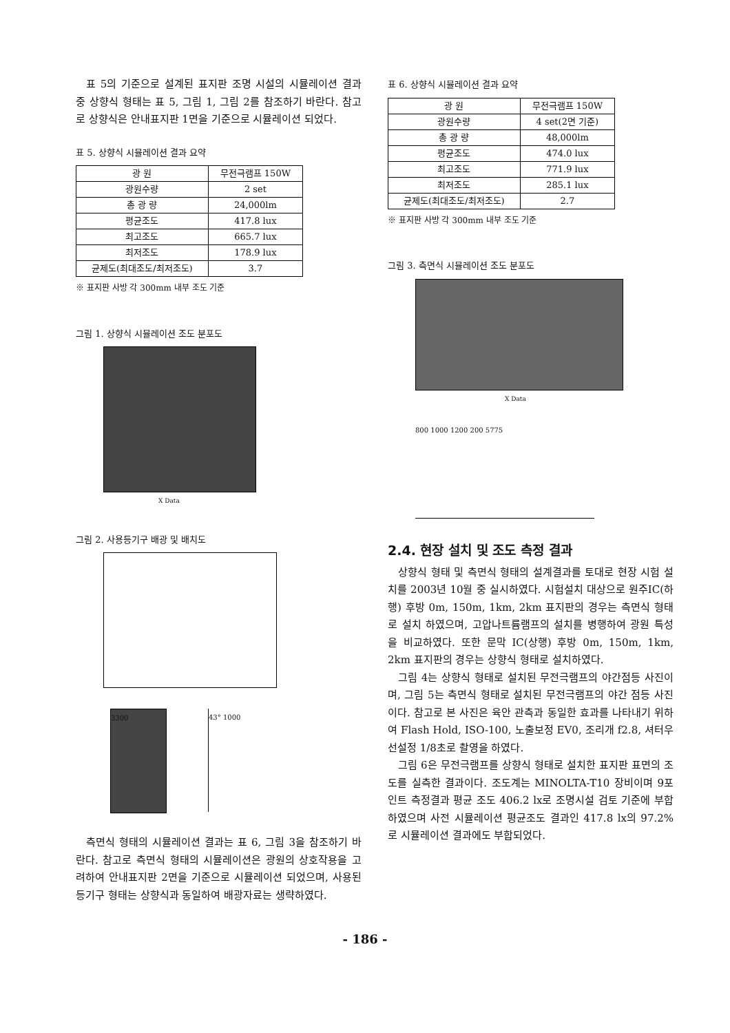표 5의 기준으로 설계된 표지판 조명 시설의 시뮬레이션 결과 중 상향식 형태는 표 5, 그림 1, 그림 2를 참조하기 바란다. 참고로 상향식은 안내표지판 1면을 기준으로 시뮬레이션 되었다.
표 5. 상향식 시뮬레이션 결과 요약
| 광 원 | 무전극램프 150W |
| 광원수량 | 2 set |
| 총 광 량 | 24,000lm |
| 평균조도 | 417.8 lux |
| 최고조도 | 665.7 lux |
| 최저조도 | 178.9 lux |
| 균제도(최대조도/최저조도) | 3.7 |
※ 표지판 사방 각 300mm 내부 조도 기준
그림 1. 상향식 시뮬레이션 조도 분포도
X Data
그림 2. 사용등기구 배광 및 배치도
3300 43° 1000
측면식 형태의 시뮬레이션 결과는 표 6, 그림 3을 참조하기 바란다. 참고로 측면식 형태의 시뮬레이션은 광원의 상호작용을 고려하여 안내표지판 2면을 기준으로 시뮬레이션 되었으며, 사용된 등기구 형태는 상향식과 동일하여 배광자료는 생략하였다.
표 6. 상향식 시뮬레이션 결과 요약
| 광 원 | 무전극램프 150W |
| 광원수량 | 4 set(2면 기준) |
| 총 광 량 | 48,000lm |
| 평균조도 | 474.0 lux |
| 최고조도 | 771.9 lux |
| 최저조도 | 285.1 lux |
| 균제도(최대조도/최저조도) | 2.7 |
※ 표지판 사방 각 300mm 내부 조도 기준
그림 3. 측면식 시뮬레이션 조도 분포도
X Data
800 1000 1200 200 5775
2.4. 현장 설치 및 조도 측정 결과
상향식 형태 및 측면식 형태의 설계결과를 토대로 현장 시험 설치를 2003년 10월 중 실시하였다. 시험설치 대상으로 원주IC(하행) 후방 0m, 150m, 1km, 2km 표지판의 경우는 측면식 형태로 설치 하였으며, 고압나트륨램프의 설치를 병행하여 광원 특성을 비교하였다. 또한 문막 IC(상행) 후방 0m, 150m, 1km, 2km 표지판의 경우는 상향식 형태로 설치하였다.
그림 4는 상향식 형태로 설치된 무전극램프의 야간점등 사진이며, 그림 5는 측면식 형태로 설치된 무전극램프의 야간 점등 사진이다. 참고로 본 사진은 육안 관측과 동일한 효과를 나타내기 위하여 Flash Hold, ISO-100, 노출보정 EV0, 조리개 f2.8, 셔터우선설정 1/8초로 촬영을 하였다.
그림 6은 무전극램프를 상향식 형태로 설치한 표지판 표면의 조도를 실측한 결과이다. 조도계는 MINOLTA-T10 장비이며 9포인트 측정결과 평균 조도 406.2 lx로 조명시설 검토 기준에 부합하였으며 사전 시뮬레이션 평균조도 결과인 417.8 lx의 97.2%로 시뮬레이션 결과에도 부합되었다.
- 186 -